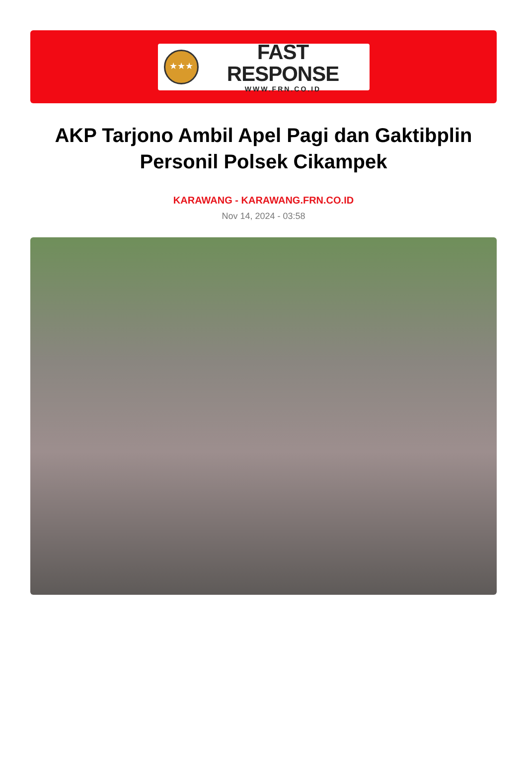★★★
FAST RESPONSE
WWW.FRN.CO.ID
AKP Tarjono Ambil Apel Pagi dan Gaktibplin Personil Polsek Cikampek
KARAWANG - KARAWANG.FRN.CO.ID
Nov 14, 2024 - 03:58